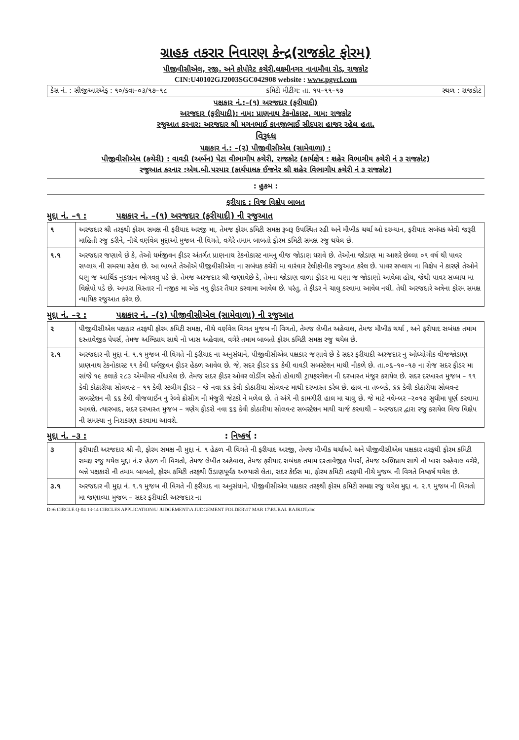ગ્રાહક તકરાર નિવારણ કેન્દ્ર(રાજકોટ ફોરમ)
પીજીવીસીએલ, રજી. અને કોપોરેટ કચેરી,લક્ષ્મીનગર નાનામૌવા રોડ, રાજકોટ
CIN:U40102GJ2003SGC042908 website : www.pgvcl.com
કેસ નં. : સીજીઆરએફ : ૧૦/કવા–૦૩/૧૭–૧૮ કમિટી મીટીંગ: તા. ૧૫–૧૧–૧૭ સ્થળ : રાજકોટ
પક્ષકાર નં.:–(૧) અરજદાર (ફરીયાદી)
અરજદાર (ફરીયાદી): નામ: પ્રાણનાથ ટેકનોકાસ્ટ, ગામ: રાજકોટ
રજુઆત કરનાર: અરજદાર શ્રી મગનભાઈ કાનજીભાઈ સીદપરા હાજર રહેલ હતા.
વિરૂધ્ધ
પક્ષકાર નં.: –(૨) પીજીવીસીએલ (સામેવાળા) :
પીજીવીસીએલ (કચેરી) : વાવડી (અર્બન) પેટા વીભાગીય કચેરી, રાજકોટ (કાર્યક્ષેત્ર : શહેર વિભાગીય કચેરી નં ૩ રાજકોટ)
રજુઆત કરનાર :એચ.બી.પરમાર (કાર્યપાલક ઈજનેર શ્રી શહેર વિભાગીય કચેરી નં ૩ રાજકોટ)
: હુકમ :
ફરીયાદ : વિજ વિક્ષેપ બાબત
મુદ્દા નં. –૧ : પક્ષકાર નં. –(૧) અરજદાર (ફરીયાદી) ની રજુઆત
| ૧ | અરજદાર શ્રી તરફથી ફોરમ સમક્ષ ની ફરીયાદ અરજી મા, તેમજ ફોરમ કમિટી સમક્ષ રૂબરૂ ઉપસ્થિત રહી અને મૌખીક ચર્ચા ઓ દરમ્યાન, ફરીયાદ સબંધક એવી જરૂરી માહિતી રજુ કરીને, નીચે વર્ણવેલ મુદ્દાઓ મુજબ ની વિગતે, વગેરે તમામ બાબતો ફોરમ કમિટી સમક્ષ રજુ થયેલ છે. |
| ૧.૧ | અરજદાર જણાવે છે કે, તેઓ ધર્મજીવન ફીડર અંતર્ગત પ્રાણનાથ ટેકનોકાસ્ટ નામનુ વીજ જોડાણ ધરાવે છે. તેઓના જોડાણ મા આશરે છેલ્લા ૦૧ વર્ષ થી પાવર સપ્લાય ની સમસ્યા રહેલ છે. આ બાબતે તેઓએ પીજીવીસીએલ ના સબંધક કચેરી મા વારંવાર ટેલીફોનીક રજુઆત કરેલ છે. પાવર સપ્લાય ના વિક્ષેપ ને કારણે તેઓને ઘણુ જ આર્થિક નુકશાન ભોગવવુ પડે છે. તેમજ અરજદાર શ્રી જણાવેછે કે, તેમના જોડાણ વાળા ફીડર મા ઘણા જ જોડાણો આવેલા હોય, જેથી પાવર સપ્લાય મા વિક્ષેપો પડે છે. અમારા વિસ્તાર ની નજીક મા એક નવુ ફીડર તૈયાર કરવામા આવેલ છે. પરંતુ, તે ફીડર ને ચાલુ કરવામા આવેલ નથી. તેથી અરજદારે અત્રેના ફોરમ સમક્ષ ન્યાયિક રજુઆત કરેલ છે. |
મુદ્દા નં. –૨ : પક્ષકાર નં. –(૨) પીજીવીસીએલ (સામેવાળા) ની રજુઆત
| ૨ | પીજીવીસીએલ પક્ષકાર તરફથી ફોરમ કમિટી સમક્ષ, નીચે વર્ણવેલ વિગત મુજબ ની વિગતો, તેમજ લેખીત અહેવાલ, તેમજ મૌખીક ચર્ચા , અને ફરીયાદ સબંધક તમામ દસ્તાવેજીક પેપર્સ, તેમજ અભિપ્રાય સાથે નો ખાસ અહેવાલ, વગેરે તમામ બાબતો ફોરમ કમિટી સમક્ષ રજુ થયેલ છે. |
| ૨.૧ | અરજદાર ની મુદ્દા નં. ૧.૧ મુજબ ની વિગતે ની ફરીયાદ ના અનુસંધાને, પીજીવીસીએલ પક્ષકાર જણાવે છે કે સદર ફરીયાદી અરજદાર નુ ઓધ્યોગીક વીજજોડાણ પ્રાણનાથ ટેકનોકાસ્ટ ૧૧ કેવી ધર્મજીવન ફીડર હેઠળ આવેલ છે. જે, સદર ફીડર ૬૬ કેવી વાવડી સબસ્ટેશન માથી નીકળે છે. તા.૦૬–૧૦–૧૭ ના રોજ સદર ફીડર મા સાંજે ૧૯ કલાકે ૨૮૩ એમ્પીયર નોંધાયેલ છે. તેમજ સદર ફીડર ઓવર લોડીંગ રહેતો હોવાથી ટ્રાયફરગેશન ની દરખાસ્ત મંજુર કરાયેલ છે. સદર દરખાસ્ત મુજબ – ૧૧ કેવી કોઠારીયા સોલવન્ટ – ૧૧ કેવી સ્ટલીગ ફીડર – જે નવા ૬૬ કેવી કોઠારીયા સોલવન્ટ માથી દરખાસ્ત કરેલ છે. હાલ ના તબ્બકે, ૬૬ કેવી કોઠારીયા સોલવન્ટ સબસ્ટેશન ની ૬૬ કેવી વીજલાઈન નુ રેલ્વે ક્રોસીગ ની મંજુરી જેટકો ને મળેલ છે. તે અંગે ની કામગીરી હાલ મા ચાલુ છે. જે માટે નવેમ્બર –૨૦૧૭ સુધીમા પૂર્ણ કરવામા આવશે. ત્યારબાદ, સદર દરખાસ્ત મુજબ – ત્રણેય ફીડરો નવા ૬૬ કેવી કોઠારીયા સોલવન્ટ સબસ્ટેશન માથી ચાર્જ કરવાથી – અરજદાર દ્વારા રજુ કરાયેલ વિજ વિક્ષેપ ની સમસ્યા નુ નિરાકરણ કરવામા આવશે. |
મુદ્દા નં. –૩ : : નિષ્કર્ષ :
| ૩ | ફરીયાદી અરજદાર શ્રી ની, ફોરમ સમક્ષ ની મુદ્દા નં. ૧ હેઠળ ની વિગતે ની ફરીયાદ અરજી, તેમજ મૌખીક ચર્ચાઓ અને પીજીવીસીએલ પક્ષકાર તરફથી ફોરમ કમિટી સમક્ષ રજુ થયેલ મુદ્દા નં.૨ હેઠળ ની વિગતો, તેમજ લેખીત અહેવાલ, તેમજ ફરીયાદ સબંધક તમામ દસ્તાવેજીક પેપર્સ, તેમજ અભિપ્રાય સાથે નો ખાસ અહેવાલ વગેરે, બન્ને પક્ષકારો ની તમામ બાબતો, ફોરમ કમિટી તરફથી ઉંડાણપૂર્વક અભ્યાસે લેતા, સદર કેઈસ મા, ફોરમ કમિટી તરફથી નીચે મુજબ ની વિગતે નિષ્કર્ષ થયેલ છે. |
| ૩.૧ | અરજદાર ની મુદ્દા નં. ૧.૧ મુજબ ની વિગતે ની ફરીયાદ ના અનુસંધાને, પીજીવીસીએલ પક્ષકાર તરફથી ફોરમ કમિટી સમક્ષ રજુ થયેલ મુદ્દા ન. ૨.૧ મુજબ ની વિગતો મા જણાવ્યા મુજબ – સદર ફરીયાદી અરજદાર ના |
D:\6 CIRCLE Q-04 13-14 CIRCLES APPLICATION\U JUDGEMENT\A JUDGEMENT FOLDER\17 MAR 17\RURAL RAJKOT.doc